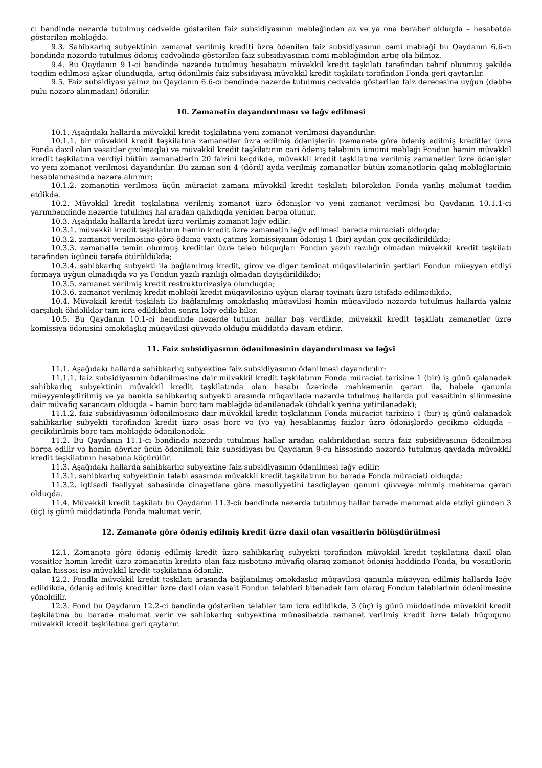cı bəndində nəzərdə tutulmuş cədvəldə göstərilən faiz subsidiyasının məbləğindən az və ya ona bərabər olduqda – hesabatda göstərilən məbləğdə.
9.3. Sahibkarlıq subyektinin zəmanət verilmiş krediti üzrə ödənilən faiz subsidiyasının cəmi məbləği bu Qaydanın 6.6-cı bəndində nəzərdə tutulmuş ödəniş cədvəlində göstərilən faiz subsidiyasının cəmi məbləğindən artıq ola bilməz.
9.4. Bu Qaydanın 9.1-ci bəndində nəzərdə tutulmuş hesabatın müvəkkil kredit təşkilatı tərəfindən təhrif olunmuş şəkildə təqdim edilməsi aşkar olunduqda, artıq ödənilmiş faiz subsidiyası müvəkkil kredit təşkilatı tərəfindən Fonda geri qaytarılır.
9.5. Faiz subsidiyası yalnız bu Qaydanın 6.6-cı bəndində nəzərdə tutulmuş cədvəldə göstərilən faiz dərəcəsinə uyğun (dəbbə pulu nəzərə alınmadan) ödənilir.
10. Zəmanətin dayandırılması və ləğv edilməsi
10.1. Aşağıdakı hallarda müvəkkil kredit təşkilatına yeni zəmanət verilməsi dayandırılır:
10.1.1. bir müvəkkil kredit təşkilatına zəmanətlər üzrə edilmiş ödənişlərin (zəmanətə görə ödəniş edilmiş kreditlər üzrə Fonda daxil olan vəsaitlər çıxılmaqla) və müvəkkil kredit təşkilatının cari ödəniş tələbinin ümumi məbləği Fondun həmin müvəkkil kredit təşkilatına verdiyi bütün zəmanətlərin 20 faizini keçdikdə, müvəkkil kredit təşkilatına verilmiş zəmanətlər üzrə ödənişlər və yeni zəmanət verilməsi dayandırılır. Bu zaman son 4 (dörd) ayda verilmiş zəmanətlər bütün zəmanətlərin qalıq məbləğlərinin hesablanmasında nəzərə alınmır;
10.1.2. zəmanətin verilməsi üçün müraciət zamanı müvəkkil kredit təşkilatı bilərəkdən Fonda yanlış məlumat təqdim etdikdə.
10.2. Müvəkkil kredit təşkilatına verilmiş zəmanət üzrə ödənişlər və yeni zəmanət verilməsi bu Qaydanın 10.1.1-ci yarımbəndində nəzərdə tutulmuş hal aradan qalxdıqda yenidən bərpa olunur.
10.3. Aşağıdakı hallarda kredit üzrə verilmiş zəmanət ləğv edilir:
10.3.1. müvəkkil kredit təşkilatının həmin kredit üzrə zəmanətin ləğv edilməsi barədə müraciəti olduqda;
10.3.2. zəmanət verilməsinə görə ödəmə vaxtı çatmış komissiyanın ödənişi 1 (bir) aydan çox gecikdirildikdə;
10.3.3. zəmanətlə təmin olunmuş kreditlər üzrə tələb hüquqları Fondun yazılı razılığı olmadan müvəkkil kredit təşkilatı tərəfindən üçüncü tərəfə ötürüldükdə;
10.3.4. sahibkarlıq subyekti ilə bağlanılmış kredit, girov və digər təminat müqavilələrinin şərtləri Fondun müəyyən etdiyi formaya uyğun olmadıqda və ya Fondun yazılı razılığı olmadan dəyişdirildikdə;
10.3.5. zəmanət verilmiş kredit restrukturizasiya olunduqda;
10.3.6. zəmanət verilmiş kredit məbləği kredit müqaviləsinə uyğun olaraq təyinatı üzrə istifadə edilmədikdə.
10.4. Müvəkkil kredit təşkilatı ilə bağlanılmış əməkdaşlıq müqaviləsi həmin müqavilədə nəzərdə tutulmuş hallarda yalnız qarşılıqlı öhdəliklər tam icra edildikdən sonra ləğv edilə bilər.
10.5. Bu Qaydanın 10.1-ci bəndində nəzərdə tutulan hallar baş verdikdə, müvəkkil kredit təşkilatı zəmanətlər üzrə komissiya ödənişini əməkdaşlıq müqaviləsi qüvvədə olduğu müddətdə davam etdirir.
11. Faiz subsidiyasının ödənilməsinin dayandırılması və ləğvi
11.1. Aşağıdakı hallarda sahibkarlıq subyektinə faiz subsidiyasının ödənilməsi dayandırılır:
11.1.1. faiz subsidiyasının ödənilməsinə dair müvəkkil kredit təşkilatının Fonda müraciət tarixinə 1 (bir) iş günü qalanadək sahibkarlıq subyektinin müvəkkil kredit təşkilatında olan hesabı üzərində məhkəmənin qərarı ilə, habelə qanunla müəyyənləşdirilmiş və ya bankla sahibkarlıq subyekti arasında müqavilədə nəzərdə tutulmuş hallarda pul vəsaitinin silinməsinə dair müvafiq sərəncam olduqda – həmin borc tam məbləğdə ödənilənədək (öhdəlik yerinə yetirilənədək);
11.1.2. faiz subsidiyasının ödənilməsinə dair müvəkkil kredit təşkilatının Fonda müraciət tarixinə 1 (bir) iş günü qalanadək sahibkarlıq subyekti tərəfindən kredit üzrə əsas borc və (və ya) hesablanmış faizlər üzrə ödənişlərdə gecikmə olduqda – gecikdirilmiş borc tam məbləğdə ödənilənədək.
11.2. Bu Qaydanın 11.1-ci bəndində nəzərdə tutulmuş hallar aradan qaldırıldıqdan sonra faiz subsidiyasının ödənilməsi bərpa edilir və həmin dövrlər üçün ödənilməli faiz subsidiyası bu Qaydanın 9-cu hissəsində nəzərdə tutulmuş qaydada müvəkkil kredit təşkilatının hesabına köçürülür.
11.3. Aşağıdakı hallarda sahibkarlıq subyektinə faiz subsidiyasının ödənilməsi ləğv edilir:
11.3.1. sahibkarlıq subyektinin tələbi əsasında müvəkkil kredit təşkilatının bu barədə Fonda müraciəti olduqda;
11.3.2. iqtisadi fəaliyyət sahəsində cinayətlərə görə məsuliyyətini təsdiqləyən qanuni qüvvəyə minmiş məhkəmə qərarı olduqda.
11.4. Müvəkkil kredit təşkilatı bu Qaydanın 11.3-cü bəndində nəzərdə tutulmuş hallar barədə məlumat əldə etdiyi gündən 3 (üç) iş günü müddətində Fonda məlumat verir.
12. Zəmanətə görə ödəniş edilmiş kredit üzrə daxil olan vəsaitlərin bölüşdürülməsi
12.1. Zəmanətə görə ödəniş edilmiş kredit üzrə sahibkarlıq subyekti tərəfindən müvəkkil kredit təşkilatına daxil olan vəsaitlər həmin kredit üzrə zəmanətin kreditə olan faiz nisbətinə müvafiq olaraq zəmanət ödənişi həddində Fonda, bu vəsaitlərin qalan hissəsi isə müvəkkil kredit təşkilatına ödənilir.
12.2. Fondla müvəkkil kredit təşkilatı arasında bağlanılmış əməkdaşlıq müqaviləsi qanunla müəyyən edilmiş hallarda ləğv edildikdə, ödəniş edilmiş kreditlər üzrə daxil olan vəsait Fondun tələbləri bitənədək tam olaraq Fondun tələblərinin ödənilməsinə yönəldilir.
12.3. Fond bu Qaydanın 12.2-ci bəndində göstərilən tələblər tam icra edildikdə, 3 (üç) iş günü müddətində müvəkkil kredit təşkilatına bu barədə məlumat verir və sahibkarlıq subyektinə münasibətdə zəmanət verilmiş kredit üzrə tələb hüququnu müvəkkil kredit təşkilatına geri qaytarır.